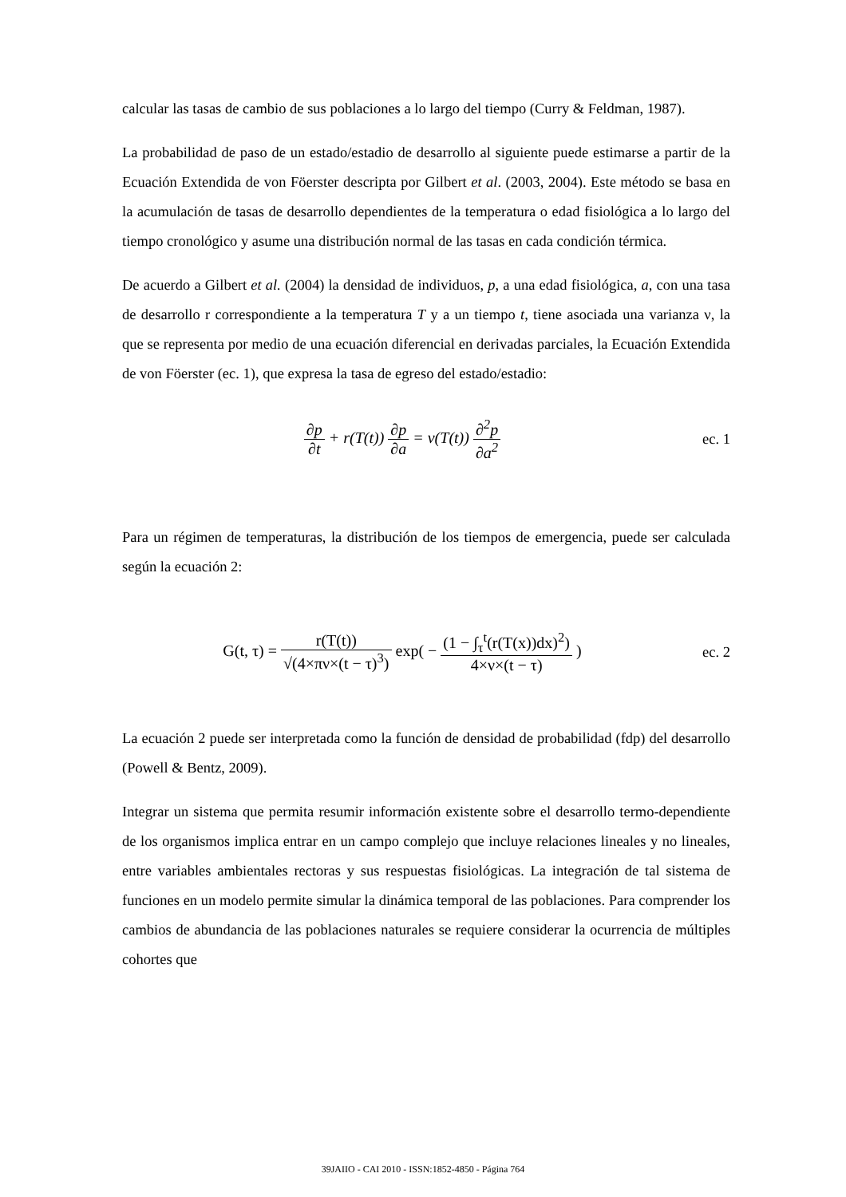calcular las tasas de cambio de sus poblaciones a lo largo del tiempo (Curry & Feldman, 1987).
La probabilidad de paso de un estado/estadio de desarrollo al siguiente puede estimarse a partir de la Ecuación Extendida de von Föerster descripta por Gilbert et al. (2003, 2004). Este método se basa en la acumulación de tasas de desarrollo dependientes de la temperatura o edad fisiológica a lo largo del tiempo cronológico y asume una distribución normal de las tasas en cada condición térmica.
De acuerdo a Gilbert et al. (2004) la densidad de individuos, p, a una edad fisiológica, a, con una tasa de desarrollo r correspondiente a la temperatura T y a un tiempo t, tiene asociada una varianza ν, la que se representa por medio de una ecuación diferencial en derivadas parciales, la Ecuación Extendida de von Föerster (ec. 1), que expresa la tasa de egreso del estado/estadio:
∂p ∂t + r(T(t)) ∂p ∂a = ν(T(t)) ∂<sup>2</sup>p ∂a<sup>2</sup>
ec. 1
Para un régimen de temperaturas, la distribución de los tiempos de emergencia, puede ser calculada según la ecuación 2:
G(t, τ) = r(T(t)) √(4×πν×(t − τ)<sup>3</sup>) exp( − (1 − ∫<sub>τ</sub><sup>t</sup>(r(T(x))dx)<sup>2</sup>) 4×ν×(t − τ) )
ec. 2
La ecuación 2 puede ser interpretada como la función de densidad de probabilidad (fdp) del desarrollo (Powell & Bentz, 2009).
Integrar un sistema que permita resumir información existente sobre el desarrollo termo-dependiente de los organismos implica entrar en un campo complejo que incluye relaciones lineales y no lineales, entre variables ambientales rectoras y sus respuestas fisiológicas. La integración de tal sistema de funciones en un modelo permite simular la dinámica temporal de las poblaciones. Para comprender los cambios de abundancia de las poblaciones naturales se requiere considerar la ocurrencia de múltiples cohortes que
39JAIIO - CAI 2010 - ISSN:1852-4850 - Página 764